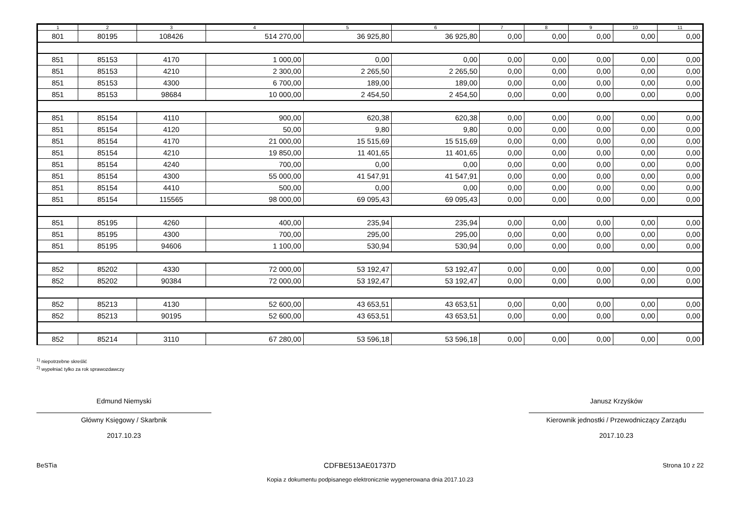| 1 | 2 | 3 | 4 | 5 | 6 | 7 | 8 | 9 | 10 | 11 |
| --- | --- | --- | --- | --- | --- | --- | --- | --- | --- | --- |
| 801 | 80195 | 108426 | 514 270,00 | 36 925,80 | 36 925,80 | 0,00 | 0,00 | 0,00 | 0,00 | 0,00 |
| 851 | 85153 | 4170 | 1 000,00 | 0,00 | 0,00 | 0,00 | 0,00 | 0,00 | 0,00 | 0,00 |
| 851 | 85153 | 4210 | 2 300,00 | 2 265,50 | 2 265,50 | 0,00 | 0,00 | 0,00 | 0,00 | 0,00 |
| 851 | 85153 | 4300 | 6 700,00 | 189,00 | 189,00 | 0,00 | 0,00 | 0,00 | 0,00 | 0,00 |
| 851 | 85153 | 98684 | 10 000,00 | 2 454,50 | 2 454,50 | 0,00 | 0,00 | 0,00 | 0,00 | 0,00 |
| 851 | 85154 | 4110 | 900,00 | 620,38 | 620,38 | 0,00 | 0,00 | 0,00 | 0,00 | 0,00 |
| 851 | 85154 | 4120 | 50,00 | 9,80 | 9,80 | 0,00 | 0,00 | 0,00 | 0,00 | 0,00 |
| 851 | 85154 | 4170 | 21 000,00 | 15 515,69 | 15 515,69 | 0,00 | 0,00 | 0,00 | 0,00 | 0,00 |
| 851 | 85154 | 4210 | 19 850,00 | 11 401,65 | 11 401,65 | 0,00 | 0,00 | 0,00 | 0,00 | 0,00 |
| 851 | 85154 | 4240 | 700,00 | 0,00 | 0,00 | 0,00 | 0,00 | 0,00 | 0,00 | 0,00 |
| 851 | 85154 | 4300 | 55 000,00 | 41 547,91 | 41 547,91 | 0,00 | 0,00 | 0,00 | 0,00 | 0,00 |
| 851 | 85154 | 4410 | 500,00 | 0,00 | 0,00 | 0,00 | 0,00 | 0,00 | 0,00 | 0,00 |
| 851 | 85154 | 115565 | 98 000,00 | 69 095,43 | 69 095,43 | 0,00 | 0,00 | 0,00 | 0,00 | 0,00 |
| 851 | 85195 | 4260 | 400,00 | 235,94 | 235,94 | 0,00 | 0,00 | 0,00 | 0,00 | 0,00 |
| 851 | 85195 | 4300 | 700,00 | 295,00 | 295,00 | 0,00 | 0,00 | 0,00 | 0,00 | 0,00 |
| 851 | 85195 | 94606 | 1 100,00 | 530,94 | 530,94 | 0,00 | 0,00 | 0,00 | 0,00 | 0,00 |
| 852 | 85202 | 4330 | 72 000,00 | 53 192,47 | 53 192,47 | 0,00 | 0,00 | 0,00 | 0,00 | 0,00 |
| 852 | 85202 | 90384 | 72 000,00 | 53 192,47 | 53 192,47 | 0,00 | 0,00 | 0,00 | 0,00 | 0,00 |
| 852 | 85213 | 4130 | 52 600,00 | 43 653,51 | 43 653,51 | 0,00 | 0,00 | 0,00 | 0,00 | 0,00 |
| 852 | 85213 | 90195 | 52 600,00 | 43 653,51 | 43 653,51 | 0,00 | 0,00 | 0,00 | 0,00 | 0,00 |
| 852 | 85214 | 3110 | 67 280,00 | 53 596,18 | 53 596,18 | 0,00 | 0,00 | 0,00 | 0,00 | 0,00 |
<sup>1)</sup> niepotrzebne skreślić
<sup>2)</sup> wypełniać tylko za rok sprawozdawczy
Edmund Niemyski
Główny Księgowy / Skarbnik
2017.10.23
Janusz Krzyśków
Kierownik jednostki / Przewodniczący Zarządu
2017.10.23
BeSTia CDFBE513AE01737D Strona 10 z 22
Kopia z dokumentu podpisanego elektronicznie wygenerowana dnia 2017.10.23